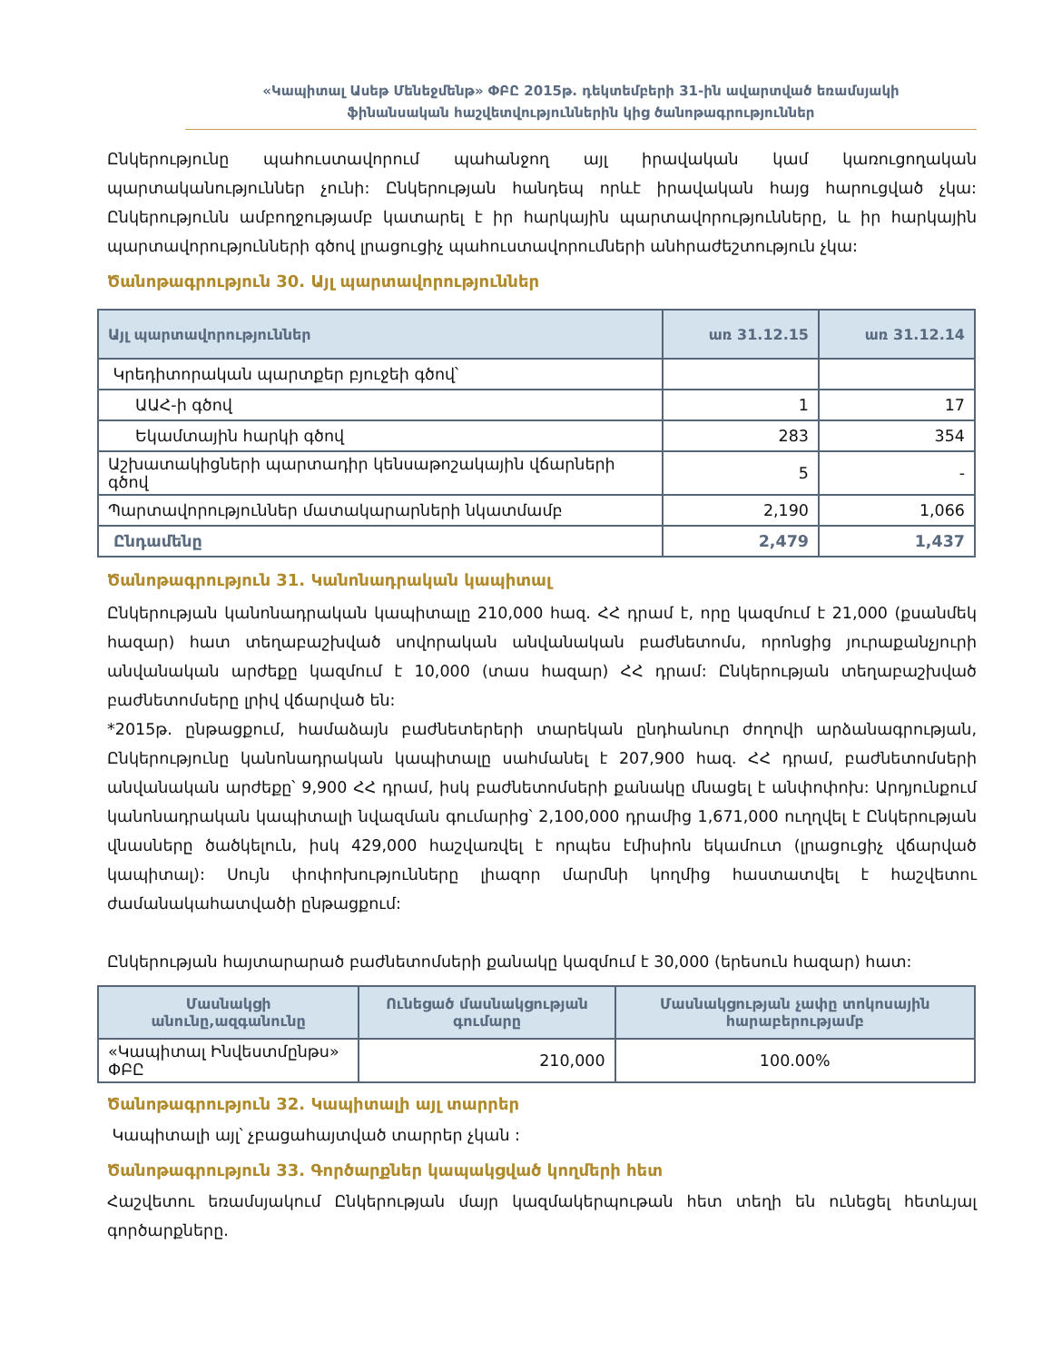«Կապիտալ Ասեթ Մենեջմենթ» ՓԲԸ 2015թ. դեկտեմբերի 31-ին ավարտված եռամսյակի
ֆինանսական հաշվետվություններին կից ծանոթագրություններ
Ընկերությունը պահուստավորում պահանջող այլ իրավական կամ կառուցողական պարտականություններ չունի: Ընկերության հանդեպ որևէ իրավական հայց հարուցված չկա: Ընկերությունն ամբողջությամբ կատարել է իր հարկային պարտավորությունները, և իր հարկային պարտավորությունների գծով լրացուցիչ պահուստավորումների անհրաժեշտություն չկա:
Ծանոթագրություն 30. Այլ պարտավորություններ
| Այլ պարտավորություններ | առ 31.12.15 | առ 31.12.14 |
| --- | --- | --- |
| Կրեդիտորական պարտքեր բյուջեի գծով՝ | | |
| ԱԱՀ-ի գծով | 1 | 17 |
| Եկամտային հարկի գծով | 283 | 354 |
| Աշխատակիցների պարտադիր կենսաթոշակային վճարների գծով | 5 | - |
| Պարտավորություններ մատակարարների նկատմամբ | 2,190 | 1,066 |
| Ընդամենը | 2,479 | 1,437 |
Ծանոթագրություն 31. Կանոնադրական կապիտալ
Ընկերության կանոնադրական կապիտալը 210,000 հազ. ՀՀ դրամ է, որը կազմում է 21,000 (քսանմեկ հազար) հատ տեղաբաշխված սովորական անվանական բաժնետոմս, որոնցից յուրաքանչյուրի անվանական արժեքը կազմում է 10,000 (տաս հազար) ՀՀ դրամ: Ընկերության տեղաբաշխված բաժնետոմսերը լրիվ վճարված են:
*2015թ. ընթացքում, համաձայն բաժնետերերի տարեկան ընդհանուր ժողովի արձանագրության, Ընկերությունը կանոնադրական կապիտալը սահմանել է 207,900 հազ. ՀՀ դրամ, բաժնետոմսերի անվանական արժեքը՝ 9,900 ՀՀ դրամ, իսկ բաժնետոմսերի քանակը մնացել է անփոփոխ: Արդյունքում կանոնադրական կապիտալի նվազման գումարից՝ 2,100,000 դրամից 1,671,000 ուղղվել է Ընկերության վնասները ծածկելուն, իսկ 429,000 հաշվառվել է որպես էմիսիոն եկամուտ (լրացուցիչ վճարված կապիտալ): Սույն փոփոխությունները լիազոր մարմնի կողմից հաստատվել է հաշվետու ժամանակահատվածի ընթացքում:
Ընկերության հայտարարած բաժնետոմսերի քանակը կազմում է 30,000 (երեսուն հազար) հատ:
| Մասնակցի անունը,ազգանունը | Ունեցած մասնակցության գումարը | Մասնակցության չափը տոկոսային հարաբերությամբ |
| --- | --- | --- |
| «Կապիտալ Ինվեստմընթս» ՓԲԸ | 210,000 | 100.00% |
Ծանոթագրություն 32. Կապիտալի այլ տարրեր
Կապիտալի այլ՝ չբացահայտված տարրեր չկան :
Ծանոթագրություն 33. Գործարքներ կապակցված կողմերի հետ
Հաշվետու եռամսյակում Ընկերության մայր կազմակերպութան հետ տեղի են ունեցել հետևյալ գործարքները.